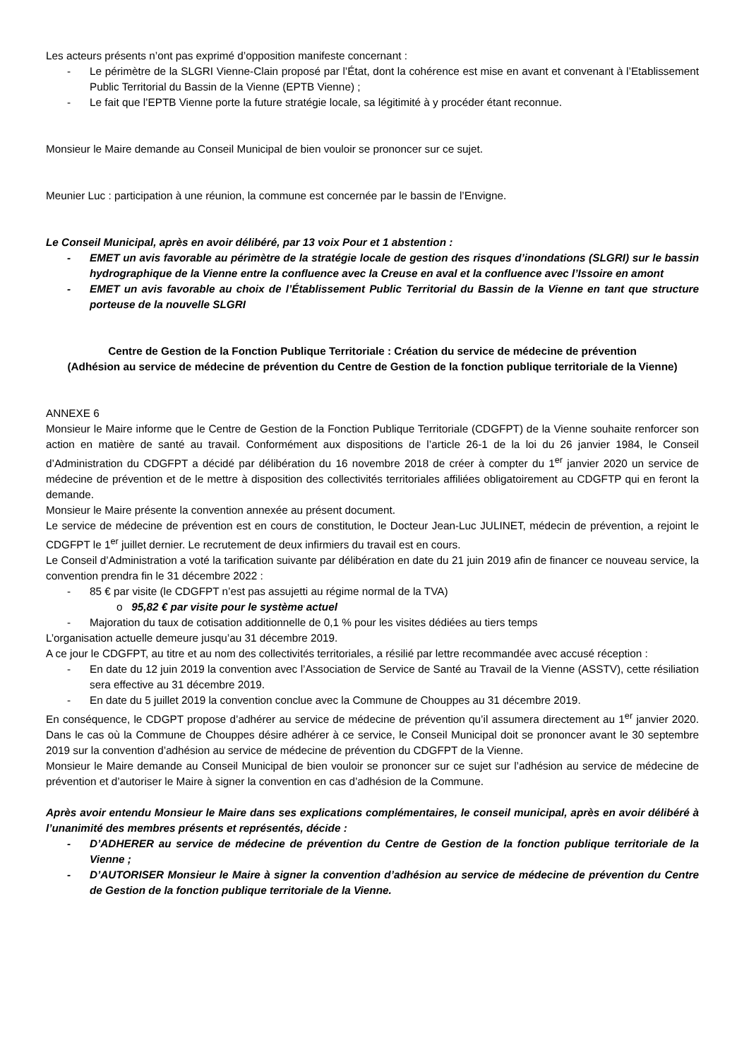Les acteurs présents n’ont pas exprimé d’opposition manifeste concernant :
- Le périmètre de la SLGRI Vienne-Clain proposé par l’État, dont la cohérence est mise en avant et convenant à l’Etablissement Public Territorial du Bassin de la Vienne (EPTB Vienne) ;
- Le fait que l’EPTB Vienne porte la future stratégie locale, sa légitimité à y procéder étant reconnue.
Monsieur le Maire demande au Conseil Municipal de bien vouloir se prononcer sur ce sujet.
Meunier Luc : participation à une réunion, la commune est concernée par le bassin de l’Envigne.
Le Conseil Municipal, après en avoir délibéré, par 13 voix Pour et 1 abstention :
- EMET un avis favorable au périmètre de la stratégie locale de gestion des risques d’inondations (SLGRI) sur le bassin hydrographique de la Vienne entre la confluence avec la Creuse en aval et la confluence avec l’Issoire en amont
- EMET un avis favorable au choix de l’Établissement Public Territorial du Bassin de la Vienne en tant que structure porteuse de la nouvelle SLGRI
Centre de Gestion de la Fonction Publique Territoriale : Création du service de médecine de prévention
(Adhésion au service de médecine de prévention du Centre de Gestion de la fonction publique territoriale de la Vienne)
ANNEXE 6
Monsieur le Maire informe que le Centre de Gestion de la Fonction Publique Territoriale (CDGFPT) de la Vienne souhaite renforcer son action en matière de santé au travail. Conformément aux dispositions de l’article 26-1 de la loi du 26 janvier 1984, le Conseil d’Administration du CDGFPT a décidé par délibération du 16 novembre 2018 de créer à compter du 1<sup>er</sup> janvier 2020 un service de médecine de prévention et de le mettre à disposition des collectivités territoriales affiliées obligatoirement au CDGFTP qui en feront la demande.
Monsieur le Maire présente la convention annexée au présent document.
Le service de médecine de prévention est en cours de constitution, le Docteur Jean-Luc JULINET, médecin de prévention, a rejoint le CDGFPT le 1<sup>er</sup> juillet dernier. Le recrutement de deux infirmiers du travail est en cours.
Le Conseil d’Administration a voté la tarification suivante par délibération en date du 21 juin 2019 afin de financer ce nouveau service, la convention prendra fin le 31 décembre 2022 :
- 85 € par visite (le CDGFPT n’est pas assujetti au régime normal de la TVA)
o 95,82 € par visite pour le système actuel
- Majoration du taux de cotisation additionnelle de 0,1 % pour les visites dédiées au tiers temps
L’organisation actuelle demeure jusqu’au 31 décembre 2019.
A ce jour le CDGFPT, au titre et au nom des collectivités territoriales, a résilié par lettre recommandée avec accusé réception :
- En date du 12 juin 2019 la convention avec l’Association de Service de Santé au Travail de la Vienne (ASSTV), cette résiliation sera effective au 31 décembre 2019.
- En date du 5 juillet 2019 la convention conclue avec la Commune de Chouppes au 31 décembre 2019.
En conséquence, le CDGPT propose d’adhérer au service de médecine de prévention qu’il assumera directement au 1<sup>er</sup> janvier 2020. Dans le cas où la Commune de Chouppes désire adhérer à ce service, le Conseil Municipal doit se prononcer avant le 30 septembre 2019 sur la convention d’adhésion au service de médecine de prévention du CDGFPT de la Vienne.
Monsieur le Maire demande au Conseil Municipal de bien vouloir se prononcer sur ce sujet sur l’adhésion au service de médecine de prévention et d’autoriser le Maire à signer la convention en cas d’adhésion de la Commune.
Après avoir entendu Monsieur le Maire dans ses explications complémentaires, le conseil municipal, après en avoir délibéré à l’unanimité des membres présents et représentés, décide :
- D’ADHERER au service de médecine de prévention du Centre de Gestion de la fonction publique territoriale de la Vienne ;
- D’AUTORISER Monsieur le Maire à signer la convention d’adhésion au service de médecine de prévention du Centre de Gestion de la fonction publique territoriale de la Vienne.